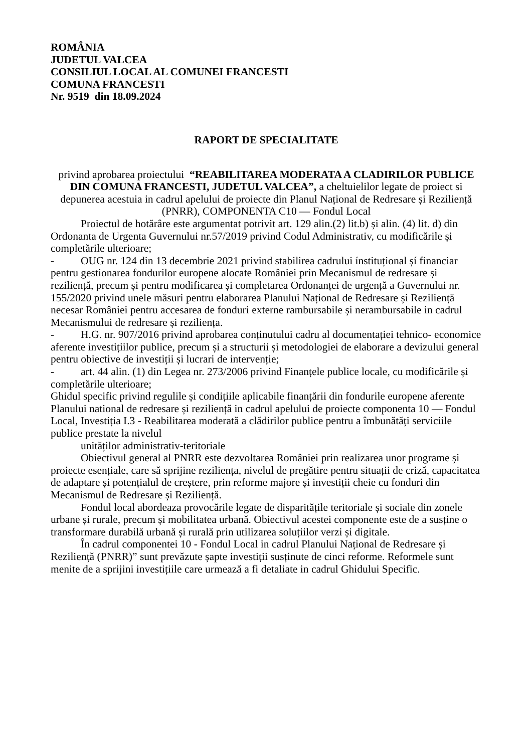ROMÂNIA
JUDETUL VALCEA
CONSILIUL LOCAL AL COMUNEI FRANCESTI
COMUNA FRANCESTI
Nr. 9519 din 18.09.2024
RAPORT DE SPECIALITATE
privind aprobarea proiectului “REABILITAREA MODERATA A CLADIRILOR PUBLICE DIN COMUNA FRANCESTI, JUDETUL VALCEA”, a cheltuielilor legate de proiect si depunerea acestuia in cadrul apelului de proiecte din Planul Național de Redresare și Reziliență (PNRR), COMPONENTA C10 — Fondul Local
Proiectul de hotărâre este argumentat potrivit art. 129 alin.(2) lit.b) și alin. (4) lit. d) din Ordonanta de Urgenta Guvernului nr.57/2019 privind Codul Administrativ, cu modificările și completările ulterioare;
- OUG nr. 124 din 13 decembrie 2021 privind stabilirea cadrului ínstituțional șí financiar pentru gestionarea fondurilor europene alocate României prin Mecanismul de redresare și reziliență, precum și pentru modificarea și completarea Ordonanței de urgență a Guvernului nr. 155/2020 privind unele măsuri pentru elaborarea Planului Național de Redresare și Reziliență necesar României pentru accesarea de fonduri externe rambursabile și nerambursabile in cadrul Mecanismului de redresare și reziliența.
- H.G. nr. 907/2016 privind aprobarea conținutului cadru al documentației tehnico- economice aferente investițiilor publice, precum și a structurii și metodologiei de elaborare a devizului general pentru obiective de investiții și lucrari de intervenție;
- art. 44 alin. (1) din Legea nr. 273/2006 privind Finanțele publice locale, cu modificările și completările ulterioare;
Ghidul specific privind regulile și condițiile aplicabile finanțării din fondurile europene aferente Planului national de redresare și reziliență in cadrul apelului de proiecte componenta 10 — Fondul Local, Investiția I.3 - Reabilitarea moderată a clădirilor publice pentru a îmbunătăți serviciile publice prestate la nivelul
unităților administrativ-teritoriale
Obiectivul general al PNRR este dezvoltarea României prin realizarea unor programe și proiecte esențiale, care să sprijine reziliența, nivelul de pregătire pentru situații de criză, capacitatea de adaptare și potențialul de creștere, prin reforme majore și investiții cheie cu fonduri din Mecanismul de Redresare și Reziliență.
Fondul local abordeaza provocările legate de disparitățile teritoriale și sociale din zonele urbane și rurale, precum și mobilitatea urbană. Obiectivul acestei componente este de a susține o transformare durabilă urbană și rurală prin utilizarea soluțiilor verzi și digitale.
În cadrul componentei 10 - Fondul Local in cadrul Planului Național de Redresare și Reziliență (PNRR)” sunt prevăzute șapte investiții susținute de cinci reforme. Reformele sunt menite de a sprijini investițiile care urmează a fi detaliate in cadrul Ghidului Specific.